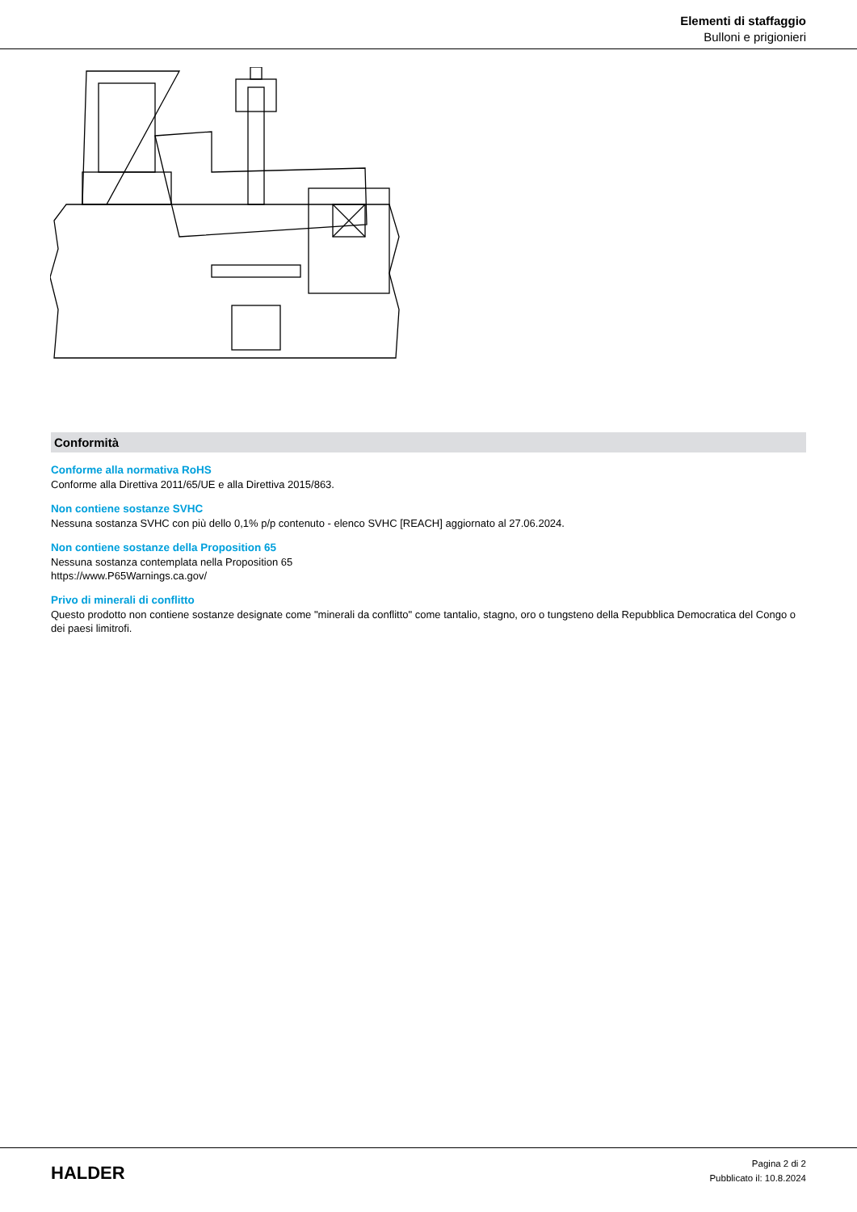Elementi di staffaggio
Bulloni e prigionieri
Conformità
Conforme alla normativa RoHS
Conforme alla Direttiva 2011/65/UE e alla Direttiva 2015/863.
Non contiene sostanze SVHC
Nessuna sostanza SVHC con più dello 0,1% p/p contenuto - elenco SVHC [REACH] aggiornato al 27.06.2024.
Non contiene sostanze della Proposition 65
Nessuna sostanza contemplata nella Proposition 65
https://www.P65Warnings.ca.gov/
Privo di minerali di conflitto
Questo prodotto non contiene sostanze designate come "minerali da conflitto" come tantalio, stagno, oro o tungsteno della Repubblica Democratica del Congo o dei paesi limitrofi.
HALDER
Pagina 2 di 2
Pubblicato il: 10.8.2024